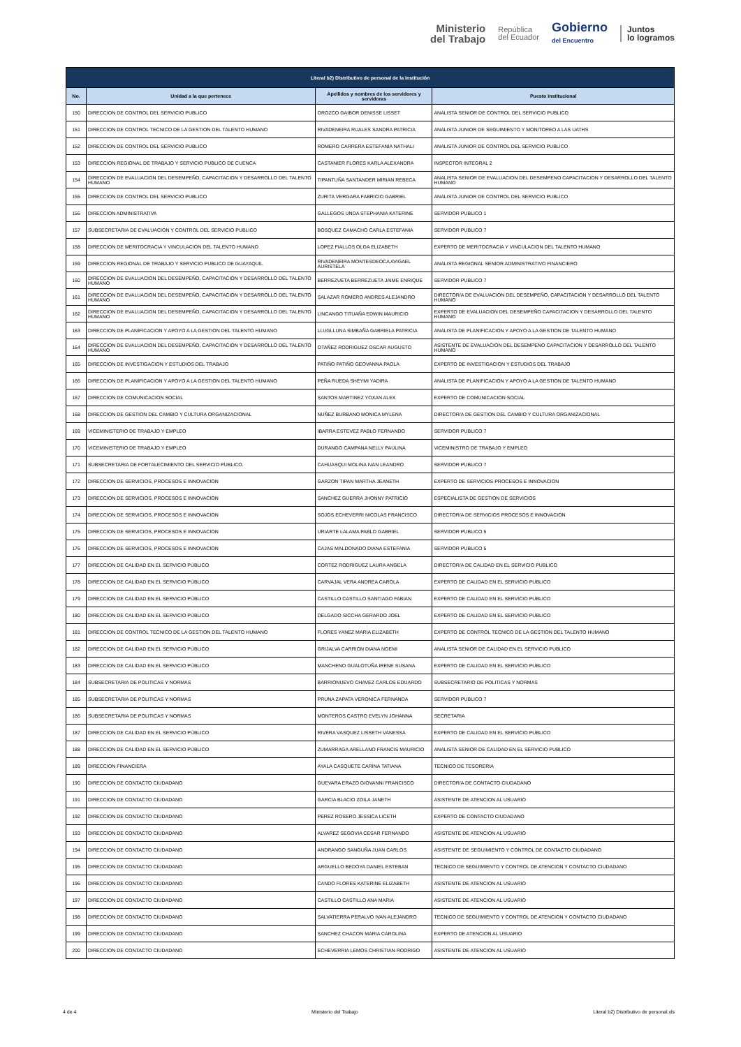Ministerio
del Trabajo
República
del Ecuador
Gobierno
del Encuentro
Juntos
lo logramos
| Literal b2) Distributivo de personal de la institución | | | |
| --- | --- | --- | --- |
| No. | Unidad a la que pertenece | Apellidos y nombres de los servidores y servidoras | Puesto Institucional |
| 150 | DIRECCION DE CONTROL DEL SERVICIO PUBLICO | OROZCO GAIBOR DENISSE LISSET | ANALISTA SENIOR DE CONTROL DEL SERVICIO PUBLICO |
| 151 | DIRECCION DE CONTROL TECNICO DE LA GESTION DEL TALENTO HUMANO | RIVADENEIRA RUALES SANDRA PATRICIA | ANALISTA JUNIOR DE SEGUIMIENTO Y MONITOREO A LAS UATHS |
| 152 | DIRECCION DE CONTROL DEL SERVICIO PUBLICO | ROMERO CARRERA ESTEFANIA NATHALI | ANALISTA JUNIOR DE CONTROL DEL SERVICIO PUBLICO |
| 153 | DIRECCION REGIONAL DE TRABAJO Y SERVICIO PUBLICO DE CUENCA | CASTANIER FLORES KARLA ALEXANDRA | INSPECTOR INTEGRAL 2 |
| 154 | DIRECCION DE EVALUACION DEL DESEMPEÑO, CAPACITACION Y DESARROLLO DEL TALENTO HUMANO | TIPANTUÑA SANTANDER MIRIAN REBECA | ANALISTA SENIOR DE EVALUACION DEL DESEMPENO CAPACITACION Y DESARROLLO DEL TALENTO HUMANO |
| 155 | DIRECCION DE CONTROL DEL SERVICIO PUBLICO | ZURITA VERGARA FABRICIO GABRIEL | ANALISTA JUNIOR DE CONTROL DEL SERVICIO PUBLICO |
| 156 | DIRECCION ADMINISTRATIVA | GALLEGOS UNDA STEPHANIA KATERINE | SERVIDOR PUBLICO 1 |
| 157 | SUBSECRETARIA DE EVALUACION Y CONTROL DEL SERVICIO PUBLICO | BOSQUEZ CAMACHO CARLA ESTEFANIA | SERVIDOR PUBLICO 7 |
| 158 | DIRECCION DE MERITOCRACIA Y VINCULACION DEL TALENTO HUMANO | LOPEZ FIALLOS OLGA ELIZABETH | EXPERTO DE MERITOCRACIA Y VINCULACION DEL TALENTO HUMANO |
| 159 | DIRECCION REGIONAL DE TRABAJO Y SERVICIO PUBLICO DE GUAYAQUIL | RIVADENEIRA MONTESDEOCA AVIGAEL AURISTELA | ANALISTA REGIONAL SENIOR ADMINISTRATIVO FINANCIERO |
| 160 | DIRECCION DE EVALUACION DEL DESEMPEÑO, CAPACITACION Y DESARROLLO DEL TALENTO HUMANO | BERREZUETA BERREZUETA JAIME ENRIQUE | SERVIDOR PUBLICO 7 |
| 161 | DIRECCION DE EVALUACION DEL DESEMPEÑO, CAPACITACION Y DESARROLLO DEL TALENTO HUMANO | SALAZAR ROMERO ANDRES ALEJANDRO | DIRECTOR/A DE EVALUACION DEL DESEMPEÑO, CAPACITACION Y DESARROLLO DEL TALENTO HUMANO |
| 162 | DIRECCION DE EVALUACION DEL DESEMPEÑO, CAPACITACION Y DESARROLLO DEL TALENTO HUMANO | LINCANGO TITUAÑA EDWIN MAURICIO | EXPERTO DE EVALUACION DEL DESEMPEÑO CAPACITACION Y DESARROLLO DEL TALENTO HUMANO |
| 163 | DIRECCION DE PLANIFICACION Y APOYO A LA GESTION DEL TALENTO HUMANO | LLUGLLUNA SIMBAÑA GABRIELA PATRICIA | ANALISTA DE PLANIFICACION Y APOYO A LA GESTION DE TALENTO HUMANO |
| 164 | DIRECCION DE EVALUACION DEL DESEMPEÑO, CAPACITACION Y DESARROLLO DEL TALENTO HUMANO | OTAÑEZ RODRIGUEZ OSCAR AUGUSTO | ASISTENTE DE EVALUACION DEL DESEMPENO CAPACITACION Y DESARROLLO DEL TALENTO HUMANO |
| 165 | DIRECCION DE INVESTIGACION Y ESTUDIOS DEL TRABAJO | PATIÑO PATIÑO GEOVANNA PAOLA | EXPERTO DE INVESTIGACION Y ESTUDIOS DEL TRABAJO |
| 166 | DIRECCION DE PLANIFICACION Y APOYO A LA GESTION DEL TALENTO HUMANO | PEÑA RUEDA SHEYMI YADIRA | ANALISTA DE PLANIFICACION Y APOYO A LA GESTION DE TALENTO HUMANO |
| 167 | DIRECCION DE COMUNICACION SOCIAL | SANTOS MARTINEZ YOXAN ALEX | EXPERTO DE COMUNICACION SOCIAL |
| 168 | DIRECCION DE GESTION DEL CAMBIO Y CULTURA ORGANIZACIONAL | NUÑEZ BURBANO MONICA MYLENA | DIRECTOR/A DE GESTION DEL CAMBIO Y CULTURA ORGANIZACIONAL |
| 169 | VICEMINISTERIO DE TRABAJO Y EMPLEO | IBARRA ESTEVEZ PABLO FERNANDO | SERVIDOR PUBLICO 7 |
| 170 | VICEMINISTERIO DE TRABAJO Y EMPLEO | DURANGO CAMPANA NELLY PAULINA | VICEMINISTRO DE TRABAJO Y EMPLEO |
| 171 | SUBSECRETARIA DE FORTALECIMIENTO DEL SERVICIO PUBLICO. | CAHUASQUI MOLINA IVAN LEANDRO | SERVIDOR PUBLICO 7 |
| 172 | DIRECCION DE SERVICIOS, PROCESOS E INNOVACION | GARZON TIPAN MARTHA JEANETH | EXPERTO DE SERVICIOS PROCESOS E INNOVACION |
| 173 | DIRECCION DE SERVICIOS, PROCESOS E INNOVACION | SANCHEZ GUERRA JHONNY PATRICIO | ESPECIALISTA DE GESTION DE SERVICIOS |
| 174 | DIRECCION DE SERVICIOS, PROCESOS E INNOVACION | SOJOS ECHEVERRI NICOLAS FRANCISCO | DIRECTOR/A DE SERVICIOS PROCESOS E INNOVACION |
| 175 | DIRECCION DE SERVICIOS, PROCESOS E INNOVACION | URIARTE LALAMA PABLO GABRIEL | SERVIDOR PUBLICO 5 |
| 176 | DIRECCION DE SERVICIOS, PROCESOS E INNOVACION | CAJAS MALDONADO DIANA ESTEFANIA | SERVIDOR PUBLICO 5 |
| 177 | DIRECCION DE CALIDAD EN EL SERVICIO PÚBLICO | CORTEZ RODRIGUEZ LAURA ANGELA | DIRECTOR/A DE CALIDAD EN EL SERVICIO PUBLICO |
| 178 | DIRECCION DE CALIDAD EN EL SERVICIO PÚBLICO | CARVAJAL VERA ANDREA CAROLA | EXPERTO DE CALIDAD EN EL SERVICIO PUBLICO |
| 179 | DIRECCION DE CALIDAD EN EL SERVICIO PÚBLICO | CASTILLO CASTILLO SANTIAGO FABIAN | EXPERTO DE CALIDAD EN EL SERVICIO PUBLICO |
| 180 | DIRECCION DE CALIDAD EN EL SERVICIO PÚBLICO | DELGADO SICCHA GERARDO JOEL | EXPERTO DE CALIDAD EN EL SERVICIO PUBLICO |
| 181 | DIRECCION DE CONTROL TECNICO DE LA GESTION DEL TALENTO HUMANO | FLORES YANEZ MARIA ELIZABETH | EXPERTO DE CONTROL TECNICO DE LA GESTION DEL TALENTO HUMANO |
| 182 | DIRECCION DE CALIDAD EN EL SERVICIO PÚBLICO | GRIJALVA CARRION DIANA NOEMI | ANALISTA SENIOR DE CALIDAD EN EL SERVICIO PUBLICO |
| 183 | DIRECCION DE CALIDAD EN EL SERVICIO PÚBLICO | MANCHENO GUALOTUÑA IRENE SUSANA | EXPERTO DE CALIDAD EN EL SERVICIO PUBLICO |
| 184 | SUBSECRETARIA DE POLITICAS Y NORMAS | BARRIONUEVO CHAVEZ CARLOS EDUARDO | SUBSECRETARIO DE POLITICAS Y NORMAS |
| 185 | SUBSECRETARIA DE POLITICAS Y NORMAS | PRUNA ZAPATA VERONICA FERNANDA | SERVIDOR PUBLICO 7 |
| 186 | SUBSECRETARIA DE POLITICAS Y NORMAS | MONTEROS CASTRO EVELYN JOHANNA | SECRETARIA |
| 187 | DIRECCION DE CALIDAD EN EL SERVICIO PÚBLICO | RIVERA VASQUEZ LISSETH VANESSA | EXPERTO DE CALIDAD EN EL SERVICIO PUBLICO |
| 188 | DIRECCION DE CALIDAD EN EL SERVICIO PÚBLICO | ZUMARRAGA ARELLANO FRANCIS MAURICIO | ANALISTA SENIOR DE CALIDAD EN EL SERVICIO PUBLICO |
| 189 | DIRECCION FINANCIERA | AYALA CASQUETE CARINA TATIANA | TECNICO DE TESORERIA |
| 190 | DIRECCION DE CONTACTO CIUDADANO | GUEVARA ERAZO GIOVANNI FRANCISCO | DIRECTOR/A DE CONTACTO CIUDADANO |
| 191 | DIRECCION DE CONTACTO CIUDADANO | GARCIA BLACIO ZOILA JANETH | ASISTENTE DE ATENCION AL USUARIO |
| 192 | DIRECCION DE CONTACTO CIUDADANO | PEREZ ROSERO JESSICA LICETH | EXPERTO DE CONTACTO CIUDADANO |
| 193 | DIRECCION DE CONTACTO CIUDADANO | ALVAREZ SEGOVIA CESAR FERNANDO | ASISTENTE DE ATENCION AL USUARIO |
| 194 | DIRECCION DE CONTACTO CIUDADANO | ANDRANGO SANGUÑA JUAN CARLOS | ASISTENTE DE SEGUIMIENTO Y CONTROL DE CONTACTO CIUDADANO |
| 195 | DIRECCION DE CONTACTO CIUDADANO | ARGUELLO BEDOYA DANIEL ESTEBAN | TECNICO DE SEGUIMIENTO Y CONTROL DE ATENCION Y CONTACTO CIUDADANO |
| 196 | DIRECCION DE CONTACTO CIUDADANO | CANDO FLORES KATERINE ELIZABETH | ASISTENTE DE ATENCION AL USUARIO |
| 197 | DIRECCION DE CONTACTO CIUDADANO | CASTILLO CASTILLO ANA MARIA | ASISTENTE DE ATENCION AL USUARIO |
| 198 | DIRECCION DE CONTACTO CIUDADANO | SALVATIERRA PERALVO IVAN ALEJANDRO | TECNICO DE SEGUIMIENTO Y CONTROL DE ATENCION Y CONTACTO CIUDADANO |
| 199 | DIRECCION DE CONTACTO CIUDADANO | SANCHEZ CHACON MARIA CAROLINA | EXPERTO DE ATENCION AL USUARIO |
| 200 | DIRECCION DE CONTACTO CIUDADANO | ECHEVERRIA LEMOS CHRISTIAN RODRIGO | ASISTENTE DE ATENCION AL USUARIO |
4 de 4 Ministerio del Trabajo Literal b2) Distributivo de personal.xls